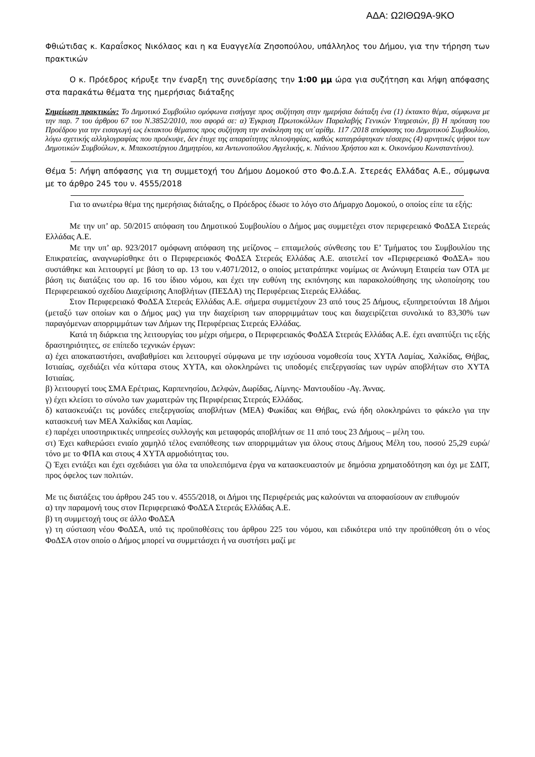ΑΔΑ: Ω2ΙΘΩ9Α-9ΚΟ
Φθιώτιδας κ. Καραΐσκος Νικόλαος και η κα Ευαγγελία Ζησοπούλου, υπάλληλος του Δήμου, για την τήρηση των πρακτικών
Ο κ. Πρόεδρος κήρυξε την έναρξη της συνεδρίασης την 1:00 μμ ώρα για συζήτηση και λήψη απόφασης στα παρακάτω θέματα της ημερήσιας διάταξης
Σημείωση πρακτικών: Το Δημοτικό Συμβούλιο ομόφωνα εισήγαγε προς συζήτηση στην ημερήσια διάταξη ένα (1) έκτακτο θέμα, σύμφωνα με την παρ. 7 του άρθρου 67 του Ν.3852/2010, που αφορά σε: α) Έγκριση Πρωτοκόλλων Παραλαβής Γενικών Υπηρεσιών, β) Η πρόταση του Προέδρου για την εισαγωγή ως έκτακτου θέματος προς συζήτηση την ανάκληση της υπ΄αρίθμ. 117 /2018 απόφασης του Δημοτικού Συμβουλίου, λόγω σχετικής αλληλογραφίας που προέκυψε, δεν έτυχε της απαραίτητης πλειοψηφίας, καθώς καταγράφτηκαν τέσσερις (4) αρνητικές ψήφοι των Δημοτικών Συμβούλων, κ. Μπακοστέργιου Δημητρίου, κα Αντωνοπούλου Αγγελικής, κ. Νιάνιου Χρήστου και κ. Οικονόμου Κωνσταντίνου).
Θέμα 5: Λήψη απόφασης για τη συμμετοχή του Δήμου Δομοκού στο Φο.Δ.Σ.Α. Στερεάς Ελλάδας Α.Ε., σύμφωνα με το άρθρο 245 του ν. 4555/2018
Για το ανωτέρω θέμα της ημερήσιας διάταξης, ο Πρόεδρος έδωσε το λόγο στο Δήμαρχο Δομοκού, ο οποίος είπε τα εξής:
Με την υπ’ αρ. 50/2015 απόφαση του Δημοτικού Συμβουλίου ο Δήμος μας συμμετέχει στον περιφερειακό ΦοΔΣΑ Στερεάς Ελλάδας Α.Ε.
Με την υπ’ αρ. 923/2017 ομόφωνη απόφαση της μείζονος – επταμελούς σύνθεσης του Ε’ Τμήματος του Συμβουλίου της Επικρατείας, αναγνωρίσθηκε ότι ο Περιφερειακός ΦοΔΣΑ Στερεάς Ελλάδας Α.Ε. αποτελεί τον «Περιφερειακό ΦοΔΣΑ» που συστάθηκε και λειτουργεί με βάση το αρ. 13 του ν.4071/2012, ο οποίος μετατράπηκε νομίμως σε Ανώνυμη Εταιρεία των ΟΤΑ με βάση τις διατάξεις του αρ. 16 του ίδιου νόμου, και έχει την ευθύνη της εκπόνησης και παρακολούθησης της υλοποίησης του Περιφερειακού σχεδίου Διαχείρισης Αποβλήτων (ΠΕΣΔΑ) της Περιφέρειας Στερεάς Ελλάδας.
Στον Περιφερειακό ΦοΔΣΑ Στερεάς Ελλάδας Α.Ε. σήμερα συμμετέχουν 23 από τους 25 Δήμους, εξυπηρετούνται 18 Δήμοι (μεταξύ των οποίων και ο Δήμος μας) για την διαχείριση των απορριμμάτων τους και διαχειρίζεται συνολικά το 83,30% των παραγόμενων απορριμμάτων των Δήμων της Περιφέρειας Στερεάς Ελλάδας.
Κατά τη διάρκεια της λειτουργίας του μέχρι σήμερα, ο Περιφερειακός ΦοΔΣΑ Στερεάς Ελλάδας Α.Ε. έχει αναπτύξει τις εξής δραστηριότητες, σε επίπεδο τεχνικών έργων:
α) έχει αποκαταστήσει, αναβαθμίσει και λειτουργεί σύμφωνα με την ισχύουσα νομοθεσία τους ΧΥΤΑ Λαμίας, Χαλκίδας, Θήβας, Ιστιαίας, σχεδιάζει νέα κύτταρα στους ΧΥΤΑ, και ολοκληρώνει τις υποδομές επεξεργασίας των υγρών αποβλήτων στο ΧΥΤΑ Ιστιαίας.
β) λειτουργεί τους ΣΜΑ Ερέτριας, Καρπενησίου, Δελφών, Δωρίδας, Λίμνης- Μαντουδίου -Αγ. Άννας.
γ) έχει κλείσει το σύνολο των χωματερών της Περιφέρειας Στερεάς Ελλάδας.
δ) κατασκευάζει τις μονάδες επεξεργασίας αποβλήτων (ΜΕΑ) Φωκίδας και Θήβας, ενώ ήδη ολοκληρώνει το φάκελο για την κατασκευή των ΜΕΑ Χαλκίδας και Λαμίας.
ε) παρέχει υποστηρικτικές υπηρεσίες συλλογής και μεταφοράς αποβλήτων σε 11 από τους 23 Δήμους – μέλη του.
στ) Έχει καθιερώσει ενιαίο χαμηλό τέλος εναπόθεσης των απορριμμάτων για όλους στους Δήμους Μέλη του, ποσού 25,29 ευρώ/τόνο με το ΦΠΑ και στους 4 ΧΥΤΑ αρμοδιότητας του.
ζ) Έχει εντάξει και έχει σχεδιάσει για όλα τα υπολειπόμενα έργα να κατασκευαστούν με δημόσια χρηματοδότηση και όχι με ΣΔΙΤ, προς όφελος των πολιτών.
Με τις διατάξεις του άρθρου 245 του ν. 4555/2018, οι Δήμοι της Περιφέρειάς μας καλούνται να αποφασίσουν αν επιθυμούν
α) την παραμονή τους στον Περιφερειακό ΦοΔΣΑ Στερεάς Ελλάδας Α.Ε.
β) τη συμμετοχή τους σε άλλο ΦοΔΣΑ
γ) τη σύσταση νέου ΦοΔΣΑ, υπό τις προϋποθέσεις του άρθρου 225 του νόμου, και ειδικότερα υπό την προϋπόθεση ότι ο νέος ΦοΔΣΑ στον οποίο ο Δήμος μπορεί να συμμετάσχει ή να συστήσει μαζί με